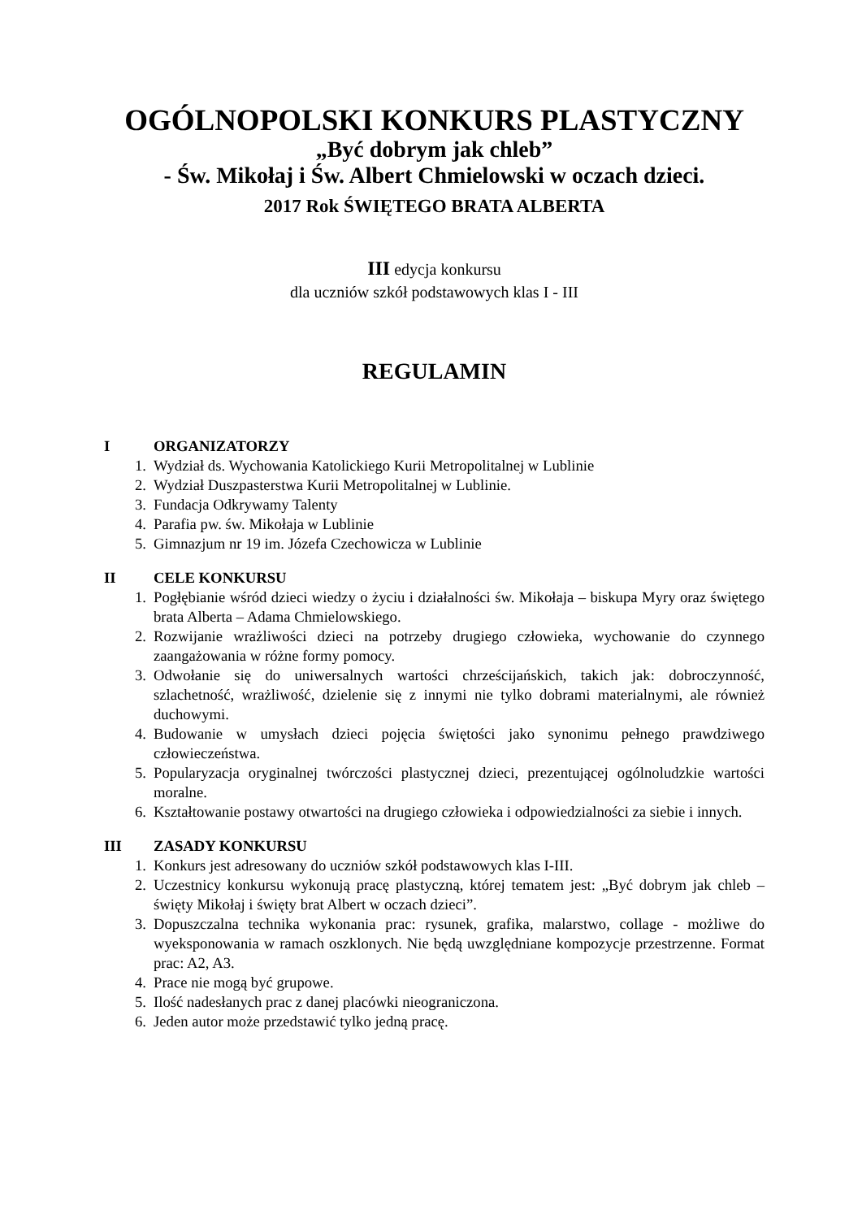OGÓLNOPOLSKI KONKURS PLASTYCZNY
„Być dobrym jak chleb”
- Św. Mikołaj i Św. Albert Chmielowski w oczach dzieci.
2017 Rok ŚWIĘTEGO BRATA ALBERTA
III edycja konkursu
dla uczniów szkół podstawowych klas I - III
REGULAMIN
I ORGANIZATORZY
1. Wydział ds. Wychowania Katolickiego Kurii Metropolitalnej w Lublinie
2. Wydział Duszpasterstwa Kurii Metropolitalnej w Lublinie.
3. Fundacja Odkrywamy Talenty
4. Parafia pw. św. Mikołaja w Lublinie
5. Gimnazjum nr 19 im. Józefa Czechowicza w Lublinie
II CELE KONKURSU
1. Pogłębianie wśród dzieci wiedzy o życiu i działalności św. Mikołaja – biskupa Myry oraz świętego brata Alberta – Adama Chmielowskiego.
2. Rozwijanie wrażliwości dzieci na potrzeby drugiego człowieka, wychowanie do czynnego zaangażowania w różne formy pomocy.
3. Odwołanie się do uniwersalnych wartości chrześcijańskich, takich jak: dobroczynność, szlachetność, wrażliwość, dzielenie się z innymi nie tylko dobrami materialnymi, ale również duchowymi.
4. Budowanie w umysłach dzieci pojęcia świętości jako synonimu pełnego prawdziwego człowieczeństwa.
5. Popularyzacja oryginalnej twórczości plastycznej dzieci, prezentującej ogólnoludzkie wartości moralne.
6. Kształtowanie postawy otwartości na drugiego człowieka i odpowiedzialności za siebie i innych.
III ZASADY KONKURSU
1. Konkurs jest adresowany do uczniów szkół podstawowych klas I-III.
2. Uczestnicy konkursu wykonują pracę plastyczną, której tematem jest: „Być dobrym jak chleb – święty Mikołaj i święty brat Albert w oczach dzieci”.
3. Dopuszczalna technika wykonania prac: rysunek, grafika, malarstwo, collage - możliwe do wyeksponowania w ramach oszklonych. Nie będą uwzględniane kompozycje przestrzenne. Format prac: A2, A3.
4. Prace nie mogą być grupowe.
5. Ilość nadesłanych prac z danej placówki nieograniczona.
6. Jeden autor może przedstawić tylko jedną pracę.